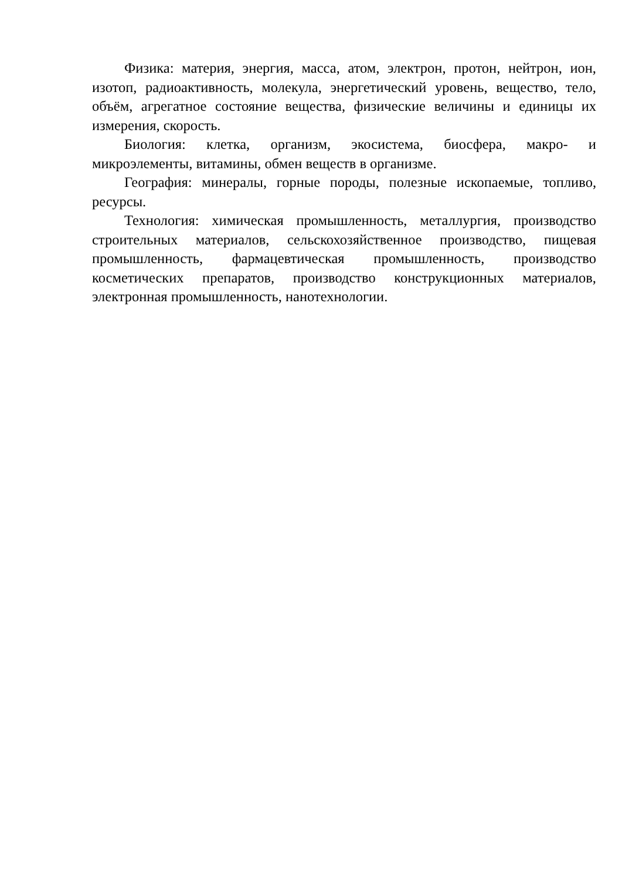Физика: материя, энергия, масса, атом, электрон, протон, нейтрон, ион, изотоп, радиоактивность, молекула, энергетический уровень, вещество, тело, объём, агрегатное состояние вещества, физические величины и единицы их измерения, скорость.
Биология: клетка, организм, экосистема, биосфера, макро- и микроэлементы, витамины, обмен веществ в организме.
География: минералы, горные породы, полезные ископаемые, топливо, ресурсы.
Технология: химическая промышленность, металлургия, производство строительных материалов, сельскохозяйственное производство, пищевая промышленность, фармацевтическая промышленность, производство косметических препаратов, производство конструкционных материалов, электронная промышленность, нанотехнологии.